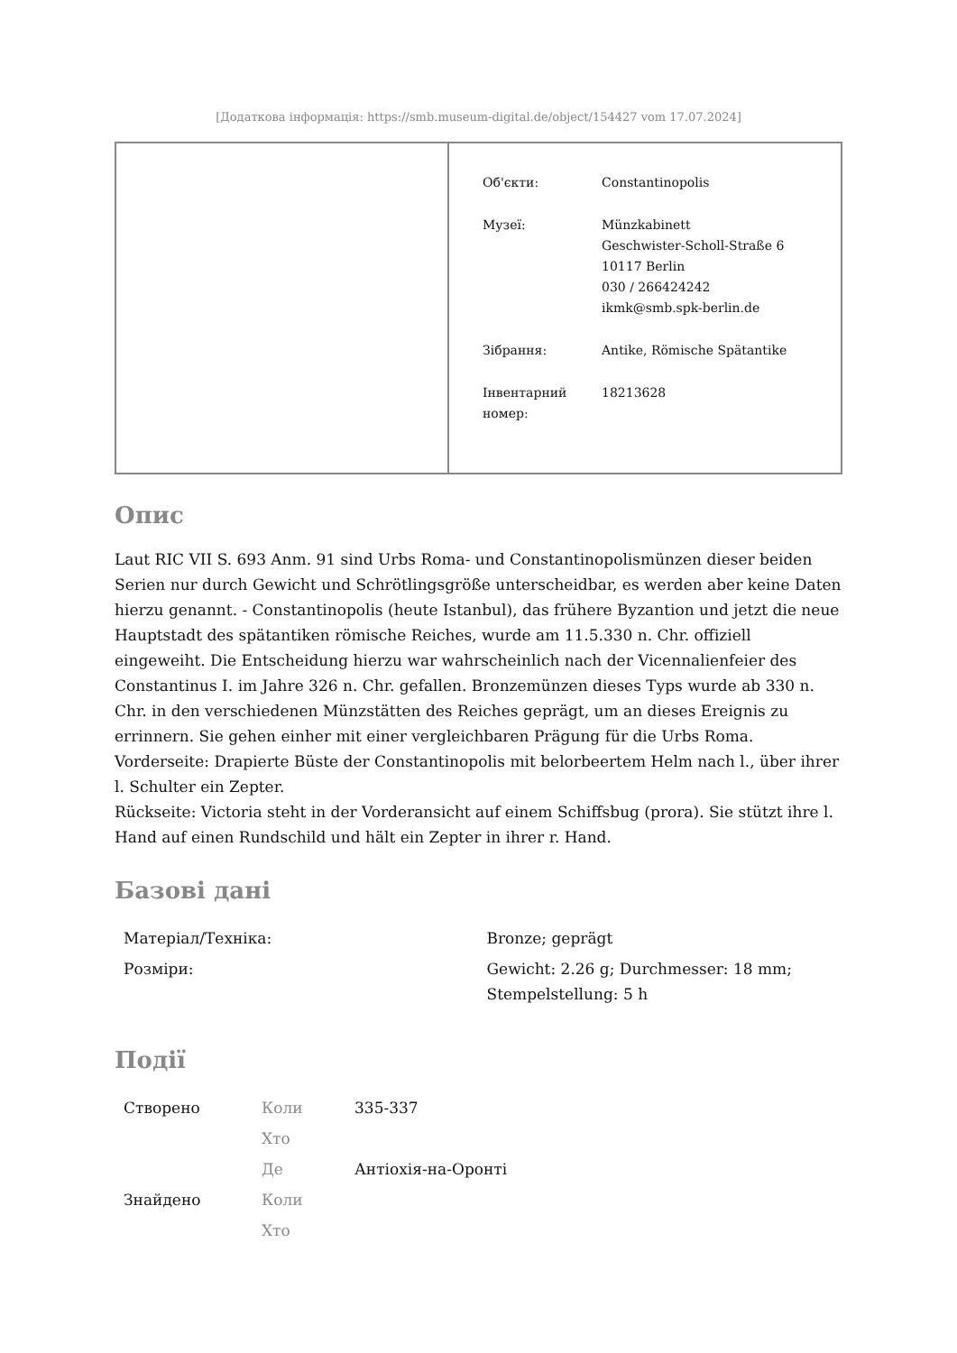[Додаткова інформація: https://smb.museum-digital.de/object/154427 vom 17.07.2024]
| | / Об'єкти: / Constantinopolis / / Музеї: / Münzkabinett Geschwister-Scholl-Straße 6 10117 Berlin 030 / 266424242 ikmk@smb.spk-berlin.de / / Зібрання: / Antike, Römische Spätantike / / Інвентарний номер: / 18213628 / |
Опис
Laut RIC VII S. 693 Anm. 91 sind Urbs Roma- und Constantinopolismünzen dieser beiden Serien nur durch Gewicht und Schrötlingsgröße unterscheidbar, es werden aber keine Daten hierzu genannt. - Constantinopolis (heute Istanbul), das frühere Byzantion und jetzt die neue Hauptstadt des spätantiken römische Reiches, wurde am 11.5.330 n. Chr. offiziell eingeweiht. Die Entscheidung hierzu war wahrscheinlich nach der Vicennalienfeier des Constantinus I. im Jahre 326 n. Chr. gefallen. Bronzemünzen dieses Typs wurde ab 330 n. Chr. in den verschiedenen Münzstätten des Reiches geprägt, um an dieses Ereignis zu errinnern. Sie gehen einher mit einer vergleichbaren Prägung für die Urbs Roma.
Vorderseite: Drapierte Büste der Constantinopolis mit belorbeertem Helm nach l., über ihrer l. Schulter ein Zepter.
Rückseite: Victoria steht in der Vorderansicht auf einem Schiffsbug (prora). Sie stützt ihre l. Hand auf einen Rundschild und hält ein Zepter in ihrer r. Hand.
Базові дані
| Матеріал/Техніка: | Bronze; geprägt |
| Розміри: | Gewicht: 2.26 g; Durchmesser: 18 mm; Stempelstellung: 5 h |
Події
| Створено | Коли | 335-337 |
| | Хто | |
| | Де | Антіохія-на-Оронті |
| Знайдено | Коли | |
| | Хто | |